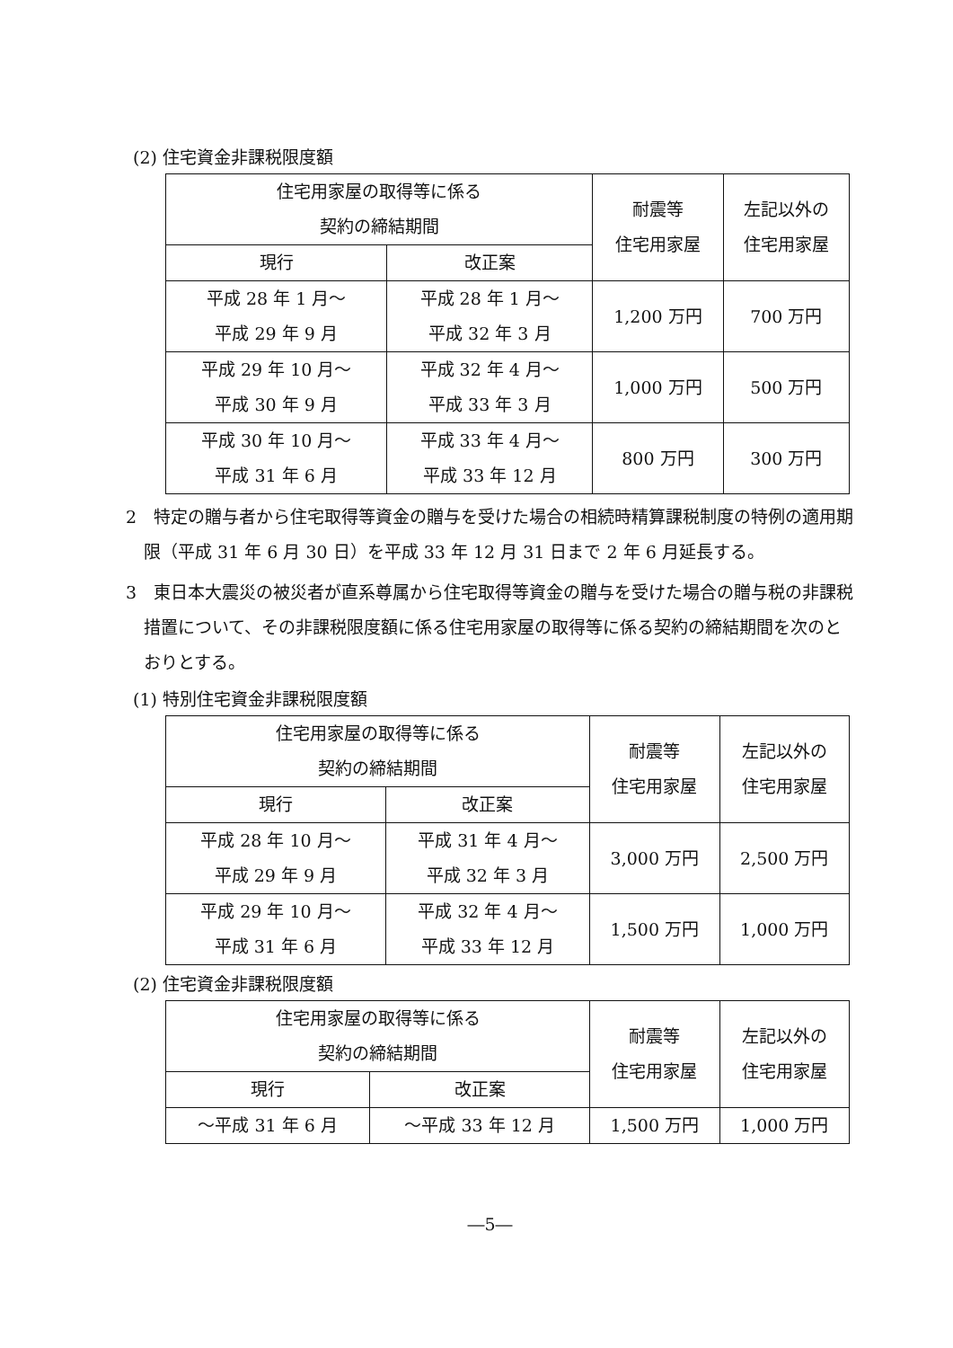(2) 住宅資金非課税限度額
| 住宅用家屋の取得等に係る 契約の締結期間 | | 耐震等 住宅用家屋 | 左記以外の 住宅用家屋 |
| --- | --- | --- | --- |
| 現行 | 改正案 | | |
| 平成 28 年 1 月～ 平成 29 年 9 月 | 平成 28 年 1 月～ 平成 32 年 3 月 | 1,200 万円 | 700 万円 |
| 平成 29 年 10 月～ 平成 30 年 9 月 | 平成 32 年 4 月～ 平成 33 年 3 月 | 1,000 万円 | 500 万円 |
| 平成 30 年 10 月～ 平成 31 年 6 月 | 平成 33 年 4 月～ 平成 33 年 12 月 | 800 万円 | 300 万円 |
2　特定の贈与者から住宅取得等資金の贈与を受けた場合の相続時精算課税制度の特例の適用期限（平成 31 年 6 月 30 日）を平成 33 年 12 月 31 日まで 2 年 6 月延長する。
3　東日本大震災の被災者が直系尊属から住宅取得等資金の贈与を受けた場合の贈与税の非課税措置について、その非課税限度額に係る住宅用家屋の取得等に係る契約の締結期間を次のとおりとする。
(1) 特別住宅資金非課税限度額
| 住宅用家屋の取得等に係る 契約の締結期間 | | 耐震等 住宅用家屋 | 左記以外の 住宅用家屋 |
| --- | --- | --- | --- |
| 現行 | 改正案 | | |
| 平成 28 年 10 月～ 平成 29 年 9 月 | 平成 31 年 4 月～ 平成 32 年 3 月 | 3,000 万円 | 2,500 万円 |
| 平成 29 年 10 月～ 平成 31 年 6 月 | 平成 32 年 4 月～ 平成 33 年 12 月 | 1,500 万円 | 1,000 万円 |
(2) 住宅資金非課税限度額
| 住宅用家屋の取得等に係る 契約の締結期間 | | 耐震等 住宅用家屋 | 左記以外の 住宅用家屋 |
| --- | --- | --- | --- |
| 現行 | 改正案 | | |
| ～平成 31 年 6 月 | ～平成 33 年 12 月 | 1,500 万円 | 1,000 万円 |
―5―